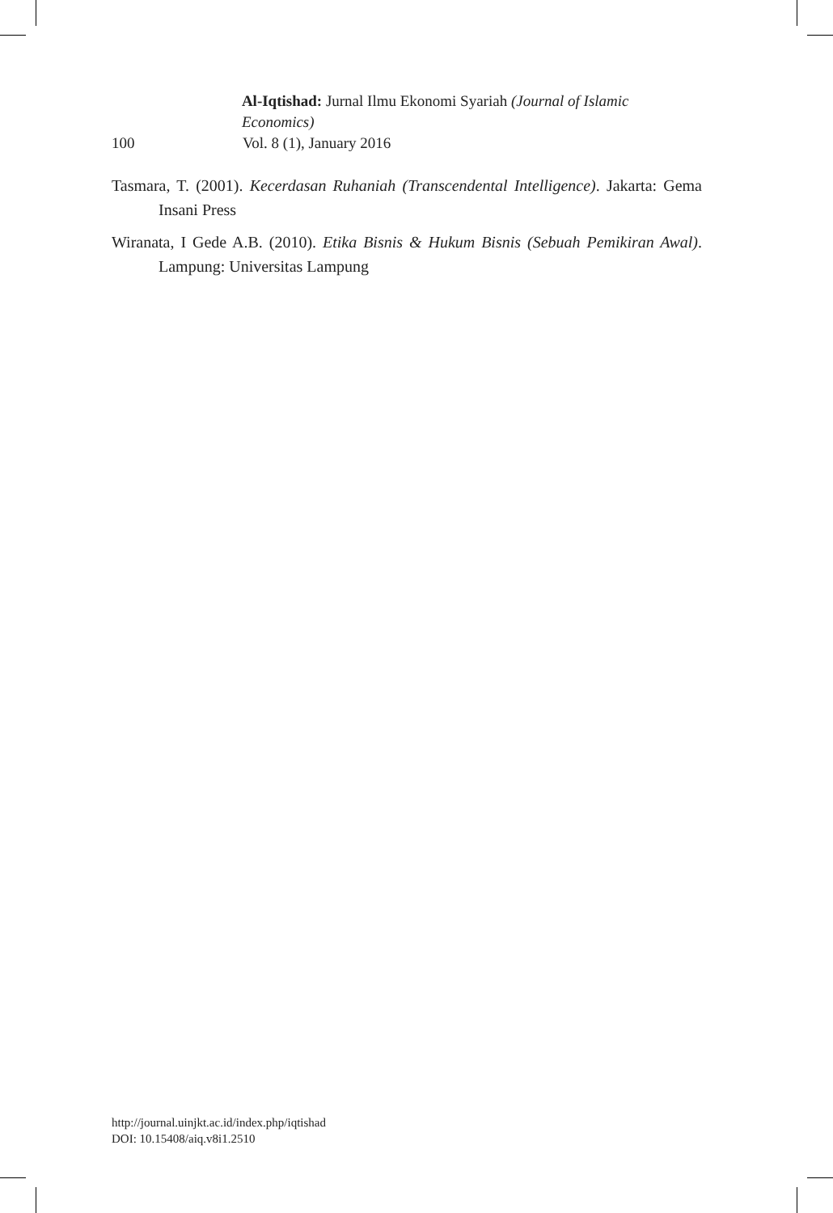Al-Iqtishad: Jurnal Ilmu Ekonomi Syariah (Journal of Islamic Economics)
100 Vol. 8 (1), January 2016
Tasmara, T. (2001). Kecerdasan Ruhaniah (Transcendental Intelligence). Jakarta: Gema Insani Press
Wiranata, I Gede A.B. (2010). Etika Bisnis & Hukum Bisnis (Sebuah Pemikiran Awal). Lampung: Universitas Lampung
http://journal.uinjkt.ac.id/index.php/iqtishad
DOI: 10.15408/aiq.v8i1.2510